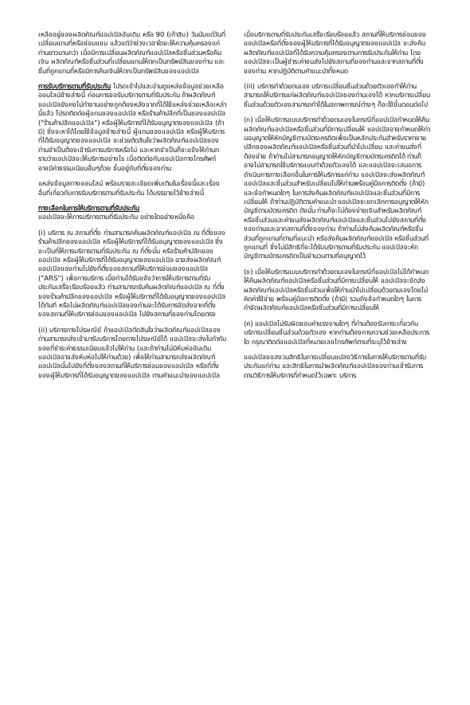เหลืออยู่ของผลิตภัณฑ์แอปเปิลอันเดิม หรือ 90 (เก้าสิบ) วันนับแต่วันที่เปลี่ยนแทนที่หรือซ่อมแซม แล้วแต่ว่าช่วงเวลาใดจะให้ความคุ้มครองแก่ท่านยาวนานกว่า เมื่อมีการเปลี่ยนผลิตภัณฑ์แอปเปิลหรือชิ้นส่วนหรือคืนเงิน ผลิตภัณฑ์หรือชิ้นส่วนที่เปลี่ยนแทนให้ตกเป็นทรัพย์สินของท่าน และชิ้นที่ถูกแทนที่หรือมีการคืนเงินให้ตกเป็นทรัพย์สินของแอปเปิล
การรับบริการตามที่รับประกัน โปรดเข้าไปและอ่านดูแหล่งข้อมูลช่วยเหลือออนไลน์ข้างล่างนี้ ก่อนการขอรับบริการตามที่รับประกัน ถ้าผลิตภัณฑ์แอปเปิลยังคงไม่ทำงานอย่างถูกต้องหลังจากที่ได้ใช้แหล่งช่วยเหลือเหล่านี้แล้ว โปรดติดต่อผู้แทนของแอปเปิล หรือร้านค้าปลีกที่เป็นของแอปเปิล ("ร้านค้าปลีกแอปเปิล") หรือผู้ให้บริการที่ได้รับอนุญาตของแอปเปิล (ถ้ามี) ซึ่งจะหาได้โดยใช้ข้อมูลข้างล่างนี้ ผู้แทนของแอปเปิล หรือผู้ให้บริการที่ได้รับอนุญาตของแอปเปิล จะช่วยตัดสินใจว่าผลิตภัณฑ์แอปเปิลของท่านจำเป็นต้องเข้ารับการบริการหรือไม่ และหากจำเป็นก็จะแจ้งให้ท่านทราบว่าแอปเปิลจะให้บริการอย่างไร เมื่อติดต่อกับแอปเปิลทางโทรศัพท์ อาจมีค่าธรรมเนียมอื่นๆด้วย ขึ้นอยู่กับที่ตั้งของท่าน
แหล่งข้อมูลทางออนไลน์ พร้อมรายละเอียดเพิ่มเติมในเรื่องนี้และเรื่องอื่นที่เกี่ยวกับการรับบริการตามที่รับประกัน ได้บรรยายไว้ข้างล่างนี้
ทางเลือกในการให้บริการตามที่รับประกัน
แอปเปิลจะให้การบริการตามที่รับประกัน อย่างใดอย่างหนึ่งคือ
(i) บริการ ณ สถานที่ตั้ง ท่านสามารถคืนผลิตภัณฑ์แอปเปิล ณ ที่ตั้งของร้านค้าปลีกของแอปเปิล หรือผู้ให้บริการที่ได้รับอนุญาตของแอปเปิล ซึ่งจะเป็นที่ให้การบริการตามที่รับประกัน ณ ที่ตั้งนั้น หรือร้านค้าปลีกของแอปเปิล หรือผู้ให้บริการที่ได้รับอนุญาตของแอปเปิล อาจส่งผลิตภัณฑ์แอปเปิลของท่านไปยังที่ตั้งของสถานที่ให้บริการซ่อมของแอปเปิล ("ARS") เพื่อการบริการ เมื่อท่านได้รับแจ้งว่าการให้บริการตามที่รับประกันเสร็จเรียบร้อยแล้ว ท่านสามารถรับคืนผลิตภัณฑ์แอปเปิล ณ ที่ตั้งของร้านค้าปลีกของแอปเปิล หรือผู้ให้บริการที่ได้รับอนุญาตของแอปเปิลได้ทันที หรือไม่ผลิตภัณฑ์แอปเปิลของท่านจะได้รับการจัดส่งจากที่ตั้งของสถานที่ให้บริการซ่อมของแอปเปิล ไปยังสถานที่ของท่านโดยตรง
(ii) บริการทางไปรษณีย์ ถ้าแอปเปิลตัดสินใจว่าผลิตภัณฑ์แอปเปิลของท่านสามารถส่งเข้ามารับบริการโดยทางไปรษณีย์ได้ แอปเปิลจะส่งใบกำกับของที่ชำระค่าธรรมเนียมแล้วไปให้ท่าน (และถ้าท่านไม่มีหีบห่ออันเดิม แอปเปิลอาจส่งหีบห่อไปให้ท่านด้วย) เพื่อให้ท่านสามารถส่งผลิตภัณฑ์แอปเปิลนั้นไปยังที่ตั้งของสถานที่ให้บริการซ่อมของแอปเปิล หรือที่ตั้งของผู้ให้บริการที่ได้รับอนุญาตของแอปเปิล ตามคำแนะนำของแอปเปิล
เมื่อบริการตามที่รับประกันเสร็จเรียบร้อยแล้ว สถานที่ให้บริการซ่อมของแอปเปิลหรือที่ตั้งของผู้ให้บริการที่ได้รับอนุญาตของแอปเปิล จะส่งคืนผลิตภัณฑ์แอปเปิลที่ได้รับความคุ้มครองตามการรับประกันให้ท่าน โดยแอปเปิลจะเป็นผู้ชำระค่าขนส่งไปยังสถานที่ของท่านและจากสถานที่ตั้งของท่าน หากปฏิบัติตามคำแนะนำทั้งหมด
(iii) บริการทำด้วยตนเอง บริการเปลี่ยนชิ้นส่วนด้วยตัวเองทำให้ท่านสามารถให้บริการแก่ผลิตภัณฑ์แอปเปิลของท่านเองได้ หากบริการเปลี่ยนชิ้นส่วนด้วยตัวเองสามารถทำได้ในสภาพการณ์ต่างๆ ก็จะใช้ขั้นตอนต่อไป
(ก) เมื่อให้บริการแบบบริการทำด้วยตนเองในกรณีที่แอปเปิลกำหนดให้คืนผลิตภัณฑ์แอปเปิลหรือชิ้นส่วนที่มีการเปลี่ยนให้ แอปเปิลอาจกำหนดให้ท่านอนุญาตให้หักบัญชีตามบัตรเครดิตเพื่อเป็นหลักประกันสำหรับราคาขายปลีกของผลิตภัณฑ์แอปเปิลหรือชิ้นส่วนที่นำไปเปลี่ยน และค่าขนส่งที่ต้องจ่าย ถ้าท่านไม่สามารถอนุญาตให้หักบัญชีตามบัตรเครดิตได้ ท่านก็อาจไม่สามารถใช้บริการแบบทำด้วยตัวเองได้ และแอปเปิลจะเสนอการดำเนินการทางเลือกอื่นในการให้บริการแก่ท่าน แอปเปิลจะส่งผลิตภัณฑ์แอปเปิลและชิ้นส่วนสำหรับเปลี่ยนไปให้ท่านพร้อมคู่มือการติดตั้ง (ถ้ามี) และข้อกำหนดใดๆ ในการส่งคืนผลิตภัณฑ์แอปเปิลและชิ้นส่วนที่มีการเปลี่ยนให้ ถ้าท่านปฏิบัติตามคำแนะนำ แอปเปิลจะยกเลิกการอนุญาตให้หักบัญชีตามบัตรเครดิต ดังนั้น ท่านก็จะไม่ต้องจ่ายเงินสำหรับผลิตภัณฑ์หรือชิ้นส่วนและค่าขนส่งผลิตภัณฑ์แอปเปิลและชิ้นส่วนไปยังสถานที่ตั้งของท่านและจากสถานที่ตั้งของท่าน ถ้าท่านไม่ส่งคืนผลิตภัณฑ์หรือชิ้นส่วนที่ถูกแทนที่ตามที่แนะนำ หรือส่งคืนผลิตภัณฑ์แอปเปิล หรือชิ้นส่วนที่ถูกแทนที่ ซึ่งไม่มีสิทธิที่จะได้รับบริการตามที่รับประกัน แอปเปิลจะหักบัญชีตามบัตรเครดิตเป็นจำนวนตามที่อนุญาตไว้
(ข) เมื่อให้บริการแบบบริการทำด้วยตนเองในกรณีที่แอปเปิลไม่ได้กำหนดให้คืนผลิตภัณฑ์แอปเปิลหรือชิ้นส่วนที่มีการเปลี่ยนให้ แอปเปิลจะจัดส่งผลิตภัณฑ์แอปเปิลหรือชิ้นส่วนเพื่อให้ท่านนำไปเปลี่ยนด้วยตนเองโดยไม่คิดค่าใช้จ่าย พร้อมคู่มือการติดตั้ง (ถ้ามี) รวมถึงข้อกำหนดใดๆ ในการกำจัดผลิตภัณฑ์แอปเปิลหรือชิ้นส่วนที่มีการเปลี่ยนให้
(ค) แอปเปิลไม่รับผิดชอบค่าแรงงานใดๆ ที่ท่านต้องรับภาระเกี่ยวกับบริการเปลี่ยนชิ้นส่วนด้วยตัวเอง หากท่านต้องการความช่วยเหลือประการใด กรุณาติดต่อแอปเปิลที่หมายเลขโทรศัพท์ตามที่ระบุไว้ข้างล่าง
แอปเปิลขอสงวนสิทธิในการเปลี่ยนแปลงวิธีการในการให้บริการตามที่รับประกันแก่ท่าน และสิทธิในการนำผลิตภัณฑ์แอปเปิลของท่านเข้ารับการตามวิธีการให้บริการที่กำหนดไว้เฉพาะ บริการ